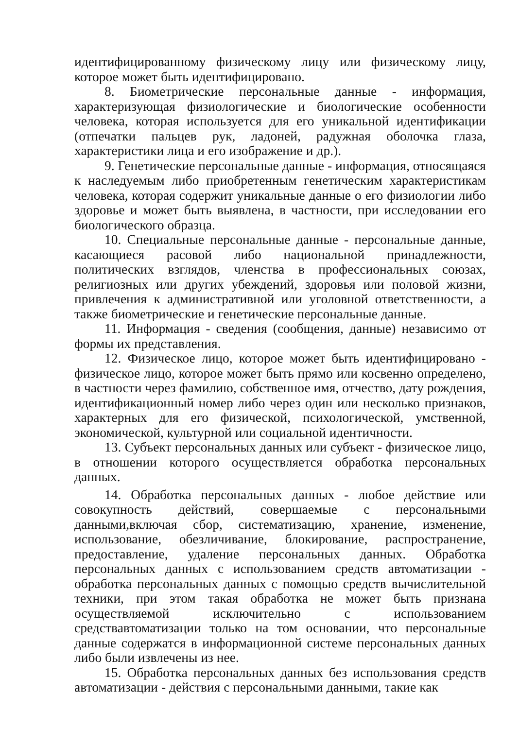идентифицированному физическому лицу или физическому лицу, которое может быть идентифицировано.
8. Биометрические персональные данные - информация, характеризующая физиологические и биологические особенности человека, которая используется для его уникальной идентификации (отпечатки пальцев рук, ладоней, радужная оболочка глаза, характеристики лица и его изображение и др.).
9. Генетические персональные данные - информация, относящаяся к наследуемым либо приобретенным генетическим характеристикам человека, которая содержит уникальные данные о его физиологии либо здоровье и может быть выявлена, в частности, при исследовании его биологического образца.
10. Специальные персональные данные - персональные данные, касающиеся расовой либо национальной принадлежности, политических взглядов, членства в профессиональных союзах, религиозных или других убеждений, здоровья или половой жизни, привлечения к административной или уголовной ответственности, а также биометрические и генетические персональные данные.
11. Информация - сведения (сообщения, данные) независимо от формы их представления.
12. Физическое лицо, которое может быть идентифицировано - физическое лицо, которое может быть прямо или косвенно определено, в частности через фамилию, собственное имя, отчество, дату рождения, идентификационный номер либо через один или несколько признаков, характерных для его физической, психологической, умственной, экономической, культурной или социальной идентичности.
13. Субъект персональных данных или субъект - физическое лицо, в отношении которого осуществляется обработка персональных данных.
14. Обработка персональных данных - любое действие или совокупность действий, совершаемые с персональными данными,включая сбор, систематизацию, хранение, изменение, использование, обезличивание, блокирование, распространение, предоставление, удаление персональных данных. Обработка персональных данных с использованием средств автоматизации - обработка персональных данных с помощью средств вычислительной техники, при этом такая обработка не может быть признана осуществляемой исключительно с использованием средствавтоматизации только на том основании, что персональные данные содержатся в информационной системе персональных данных либо были извлечены из нее.
15. Обработка персональных данных без использования средств автоматизации - действия с персональными данными, такие как